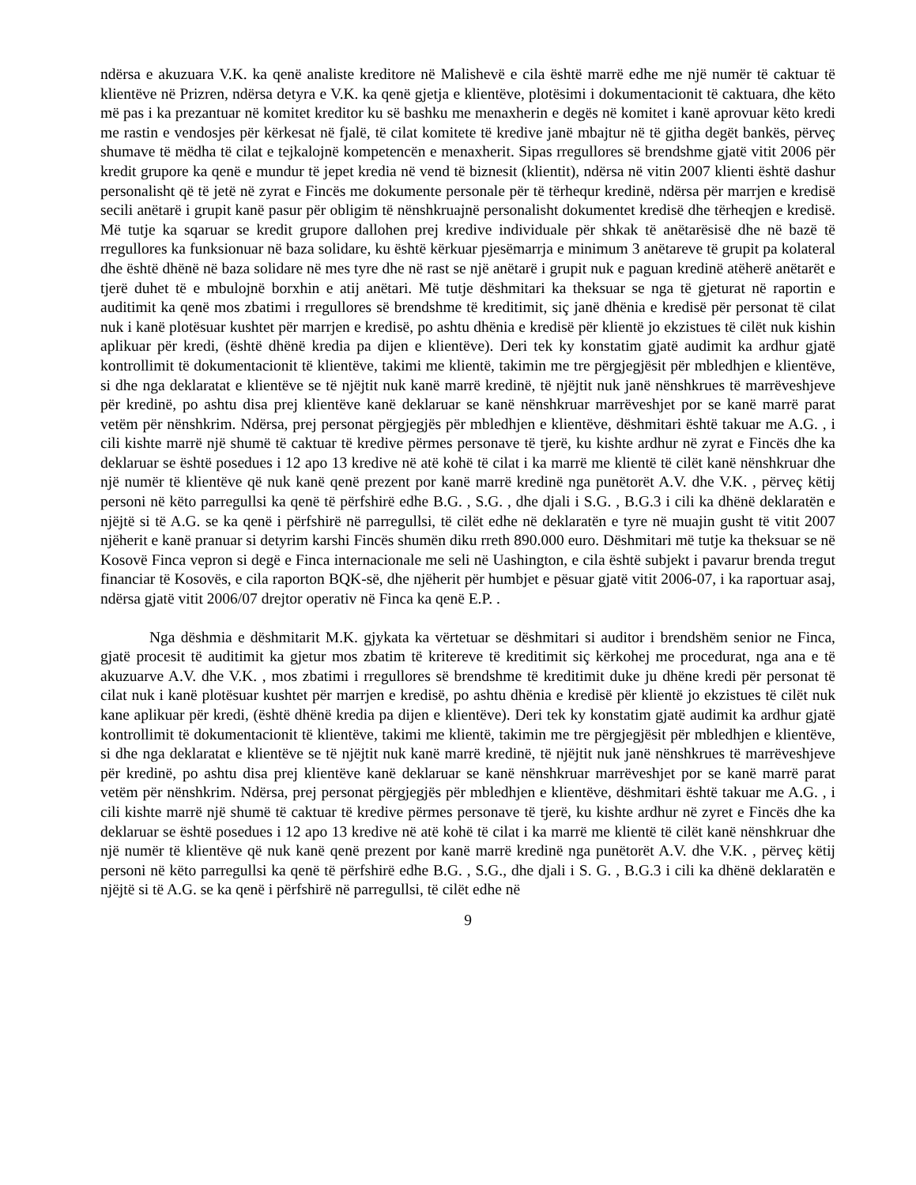ndërsa e akuzuara V.K. ka qenë analiste kreditore në Malishevë e cila është marrë edhe me një numër të caktuar të klientëve në Prizren, ndërsa detyra e V.K. ka qenë gjetja e klientëve, plotësimi i dokumentacionit të caktuara, dhe këto më pas i ka prezantuar në komitet kreditor ku së bashku me menaxherin e degës në komitet i kanë aprovuar këto kredi me rastin e vendosjes për kërkesat në fjalë, të cilat komitete të kredive janë mbajtur në të gjitha degët bankës, përveç shumave të mëdha të cilat e tejkalojnë kompetencën e menaxherit. Sipas rregullores së brendshme gjatë vitit 2006 për kredit grupore ka qenë e mundur të jepet kredia në vend të biznesit (klientit), ndërsa në vitin 2007 klienti është dashur personalisht që të jetë në zyrat e Fincës me dokumente personale për të tërhequr kredinë, ndërsa për marrjen e kredisë secili anëtarë i grupit kanë pasur për obligim të nënshkruajnë personalisht dokumentet kredisë dhe tërheqjen e kredisë. Më tutje ka sqaruar se kredit grupore dallohen prej kredive individuale për shkak të anëtarësisë dhe në bazë të rregullores ka funksionuar në baza solidare, ku është kërkuar pjesëmarrja e minimum 3 anëtareve të grupit pa kolateral dhe është dhënë në baza solidare në mes tyre dhe në rast se një anëtarë i grupit nuk e paguan kredinë atëherë anëtarët e tjerë duhet të e mbulojnë borxhin e atij anëtari. Më tutje dëshmitari ka theksuar se nga të gjeturat në raportin e auditimit ka qenë mos zbatimi i rregullores së brendshme të kreditimit, siç janë dhënia e kredisë për personat të cilat nuk i kanë plotësuar kushtet për marrjen e kredisë, po ashtu dhënia e kredisë për klientë jo ekzistues të cilët nuk kishin aplikuar për kredi, (është dhënë kredia pa dijen e klientëve). Deri tek ky konstatim gjatë audimit ka ardhur gjatë kontrollimit të dokumentacionit të klientëve, takimi me klientë, takimin me tre përgjegjësit për mbledhjen e klientëve, si dhe nga deklaratat e klientëve se të njëjtit nuk kanë marrë kredinë, të njëjtit nuk janë nënshkrues të marrëveshjeve për kredinë, po ashtu disa prej klientëve kanë deklaruar se kanë nënshkruar marrëveshjet por se kanë marrë parat vetëm për nënshkrim. Ndërsa, prej personat përgjegjës për mbledhjen e klientëve, dëshmitari është takuar me A.G. , i cili kishte marrë një shumë të caktuar të kredive përmes personave të tjerë, ku kishte ardhur në zyrat e Fincës dhe ka deklaruar se është posedues i 12 apo 13 kredive në atë kohë të cilat i ka marrë me klientë të cilët kanë nënshkruar dhe një numër të klientëve që nuk kanë qenë prezent por kanë marrë kredinë nga punëtorët A.V. dhe V.K. , përveç këtij personi në këto parregullsi ka qenë të përfshirë edhe B.G. , S.G. , dhe djali i S.G. , B.G.3 i cili ka dhënë deklaratën e njëjtë si të A.G. se ka qenë i përfshirë në parregullsi, të cilët edhe në deklaratën e tyre në muajin gusht të vitit 2007 njëherit e kanë pranuar si detyrim karshi Fincës shumën diku rreth 890.000 euro. Dëshmitari më tutje ka theksuar se në Kosovë Finca vepron si degë e Finca internacionale me seli në Uashington, e cila është subjekt i pavarur brenda tregut financiar të Kosovës, e cila raporton BQK-së, dhe njëherit për humbjet e pësuar gjatë vitit 2006-07, i ka raportuar asaj, ndërsa gjatë vitit 2006/07 drejtor operativ në Finca ka qenë E.P. .
Nga dëshmia e dëshmitarit M.K. gjykata ka vërtetuar se dëshmitari si auditor i brendshëm senior ne Finca, gjatë procesit të auditimit ka gjetur mos zbatim të kritereve të kreditimit siç kërkohej me procedurat, nga ana e të akuzuarve A.V. dhe V.K. , mos zbatimi i rregullores së brendshme të kreditimit duke ju dhëne kredi për personat të cilat nuk i kanë plotësuar kushtet për marrjen e kredisë, po ashtu dhënia e kredisë për klientë jo ekzistues të cilët nuk kane aplikuar për kredi, (është dhënë kredia pa dijen e klientëve). Deri tek ky konstatim gjatë audimit ka ardhur gjatë kontrollimit të dokumentacionit të klientëve, takimi me klientë, takimin me tre përgjegjësit për mbledhjen e klientëve, si dhe nga deklaratat e klientëve se të njëjtit nuk kanë marrë kredinë, të njëjtit nuk janë nënshkrues të marrëveshjeve për kredinë, po ashtu disa prej klientëve kanë deklaruar se kanë nënshkruar marrëveshjet por se kanë marrë parat vetëm për nënshkrim. Ndërsa, prej personat përgjegjës për mbledhjen e klientëve, dëshmitari është takuar me A.G. , i cili kishte marrë një shumë të caktuar të kredive përmes personave të tjerë, ku kishte ardhur në zyret e Fincës dhe ka deklaruar se është posedues i 12 apo 13 kredive në atë kohë të cilat i ka marrë me klientë të cilët kanë nënshkruar dhe një numër të klientëve që nuk kanë qenë prezent por kanë marrë kredinë nga punëtorët A.V. dhe V.K. , përveç këtij personi në këto parregullsi ka qenë të përfshirë edhe B.G. , S.G., dhe djali i S. G. , B.G.3 i cili ka dhënë deklaratën e njëjtë si të A.G. se ka qenë i përfshirë në parregullsi, të cilët edhe në
9